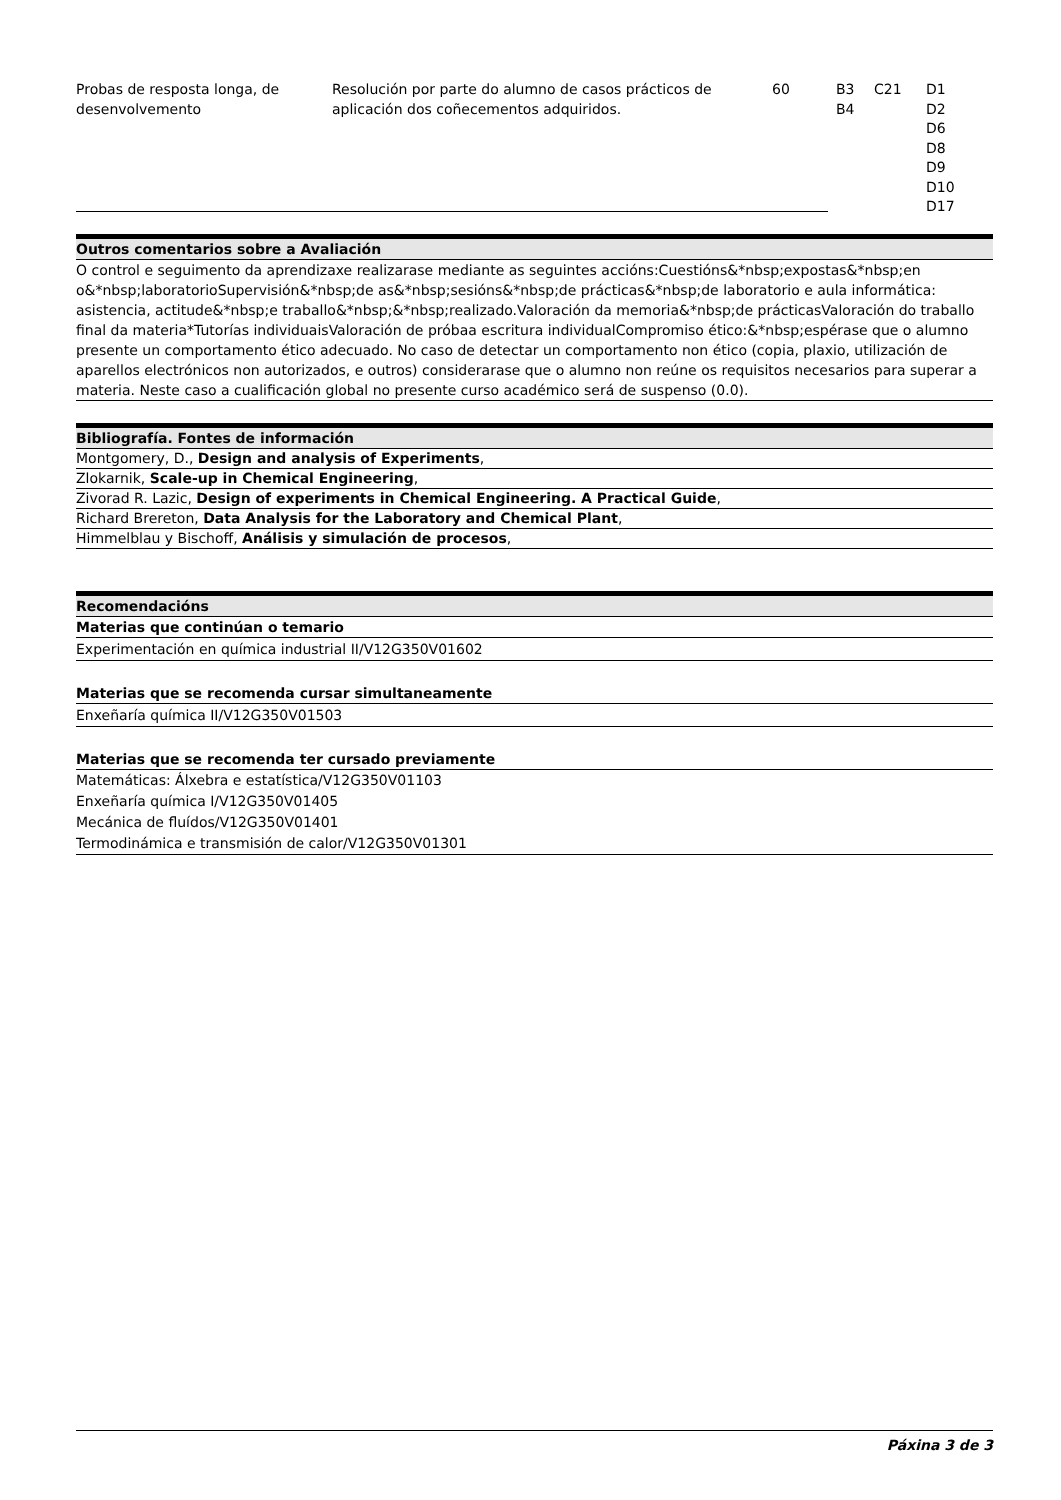| Probas de resposta longa, de desenvolvemento | Resolución por parte do alumno de casos prácticos de aplicación dos coñecementos adquiridos. | 60 | B3 B4 | C21 | D1 D2 D6 D8 D9 D10 D17 |
Outros comentarios sobre a Avaliación
O control e seguimento da aprendizaxe realizarase mediante as seguintes accións:Cuestións&*nbsp;expostas&*nbsp;en o&*nbsp;laboratorioSupervisión&*nbsp;de as&*nbsp;sesións&*nbsp;de prácticas&*nbsp;de laboratorio e aula informática: asistencia, actitude&*nbsp;e traballo&*nbsp;&*nbsp;realizado.Valoración da memoria&*nbsp;de prácticasValoración do traballo final da materia*Tutorías individuaisValoración de próbaa escritura individualCompromiso ético:&*nbsp;espérase que o alumno presente un comportamento ético adecuado. No caso de detectar un comportamento non ético (copia, plaxio, utilización de aparellos electrónicos non autorizados, e outros) considerarase que o alumno non reúne os requisitos necesarios para superar a materia. Neste caso a cualificación global no presente curso académico será de suspenso (0.0).
Bibliografía. Fontes de información
Montgomery, D., Design and analysis of Experiments,
Zlokarnik, Scale-up in Chemical Engineering,
Zivorad R. Lazic, Design of experiments in Chemical Engineering. A Practical Guide,
Richard Brereton, Data Analysis for the Laboratory and Chemical Plant,
Himmelblau y Bischoff, Análisis y simulación de procesos,
Recomendacións
Materias que continúan o temario
Experimentación en química industrial II/V12G350V01602
Materias que se recomenda cursar simultaneamente
Enxeñaría química II/V12G350V01503
Materias que se recomenda ter cursado previamente
Matemáticas: Álxebra e estatística/V12G350V01103
Enxeñaría química I/V12G350V01405
Mecánica de fluídos/V12G350V01401
Termodinámica e transmisión de calor/V12G350V01301
Páxina 3 de 3